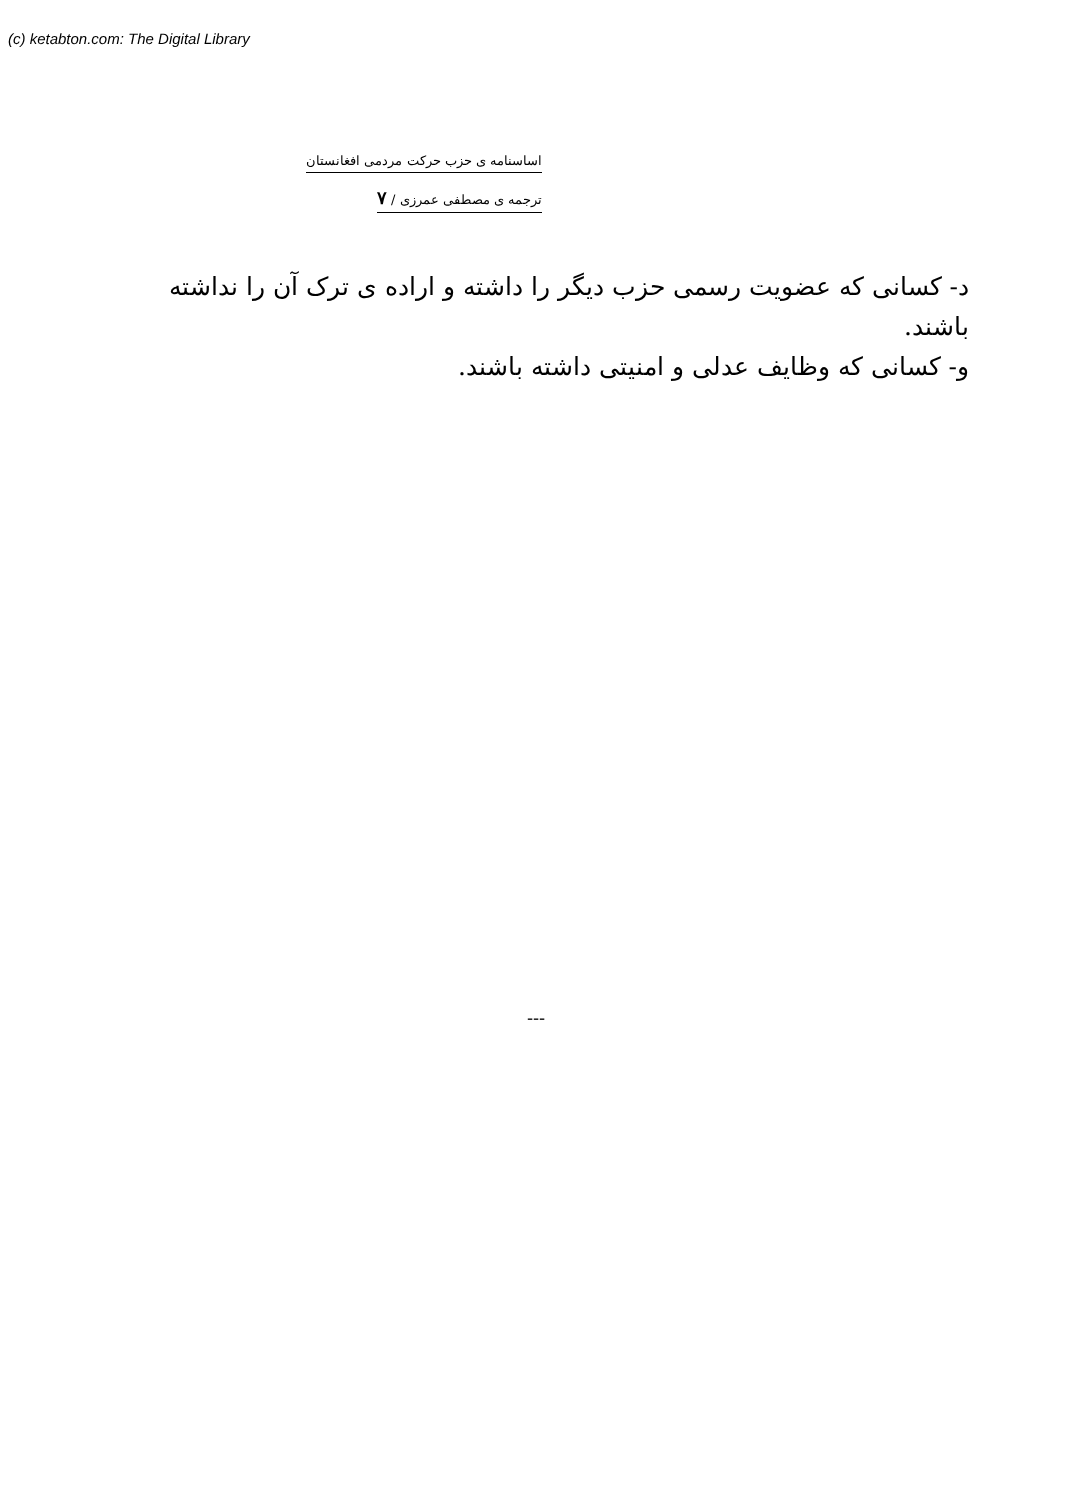(c) ketabton.com: The Digital Library
اساسنامه ی حزب حرکت مردمی افغانستان
ترجمه ی مصطفی عمرزی / ۷
د- کسانی که عضویت رسمی حزب دیگر را داشته و اراده ی ترک آن را نداشته باشند.
و- کسانی که وظایف عدلی و امنیتی داشته باشند.
---